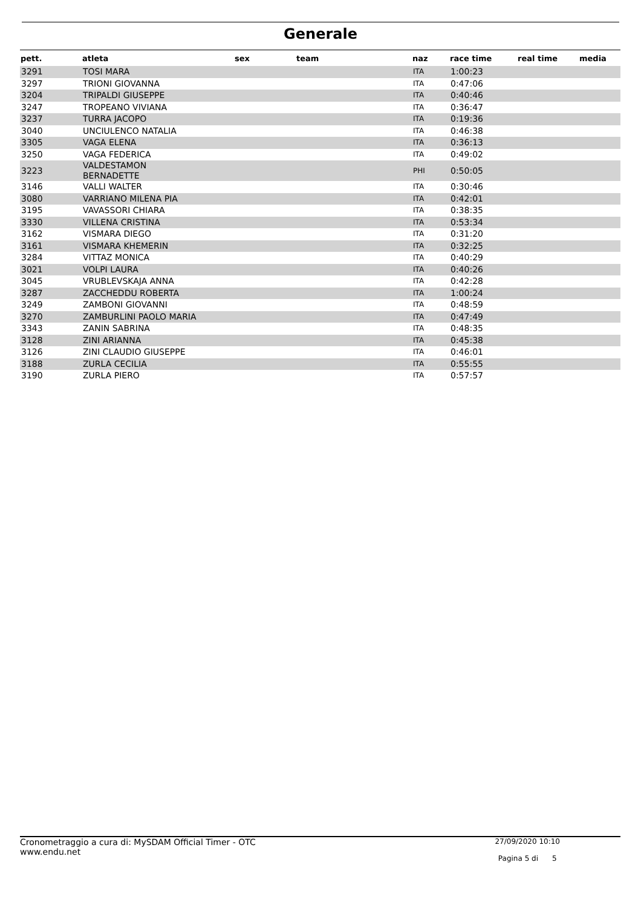Generale
| pett. | atleta | sex | team | naz | race time | real time | media |
| --- | --- | --- | --- | --- | --- | --- | --- |
| 3291 | TOSI MARA | | | ITA | 1:00:23 | | |
| 3297 | TRIONI GIOVANNA | | | ITA | 0:47:06 | | |
| 3204 | TRIPALDI GIUSEPPE | | | ITA | 0:40:46 | | |
| 3247 | TROPEANO VIVIANA | | | ITA | 0:36:47 | | |
| 3237 | TURRA JACOPO | | | ITA | 0:19:36 | | |
| 3040 | UNCIULENCO NATALIA | | | ITA | 0:46:38 | | |
| 3305 | VAGA ELENA | | | ITA | 0:36:13 | | |
| 3250 | VAGA FEDERICA | | | ITA | 0:49:02 | | |
| 3223 | VALDESTAMON BERNADETTE | | | PHI | 0:50:05 | | |
| 3146 | VALLI WALTER | | | ITA | 0:30:46 | | |
| 3080 | VARRIANO MILENA PIA | | | ITA | 0:42:01 | | |
| 3195 | VAVASSORI CHIARA | | | ITA | 0:38:35 | | |
| 3330 | VILLENA CRISTINA | | | ITA | 0:53:34 | | |
| 3162 | VISMARA DIEGO | | | ITA | 0:31:20 | | |
| 3161 | VISMARA KHEMERIN | | | ITA | 0:32:25 | | |
| 3284 | VITTAZ MONICA | | | ITA | 0:40:29 | | |
| 3021 | VOLPI LAURA | | | ITA | 0:40:26 | | |
| 3045 | VRUBLEVSKAJA ANNA | | | ITA | 0:42:28 | | |
| 3287 | ZACCHEDDU ROBERTA | | | ITA | 1:00:24 | | |
| 3249 | ZAMBONI GIOVANNI | | | ITA | 0:48:59 | | |
| 3270 | ZAMBURLINI PAOLO MARIA | | | ITA | 0:47:49 | | |
| 3343 | ZANIN SABRINA | | | ITA | 0:48:35 | | |
| 3128 | ZINI ARIANNA | | | ITA | 0:45:38 | | |
| 3126 | ZINI CLAUDIO GIUSEPPE | | | ITA | 0:46:01 | | |
| 3188 | ZURLA CECILIA | | | ITA | 0:55:55 | | |
| 3190 | ZURLA PIERO | | | ITA | 0:57:57 | | |
Cronometraggio a cura di: MySDAM Official Timer - OTC
www.endu.net
27/09/2020 10:10
Pagina 5 di 5